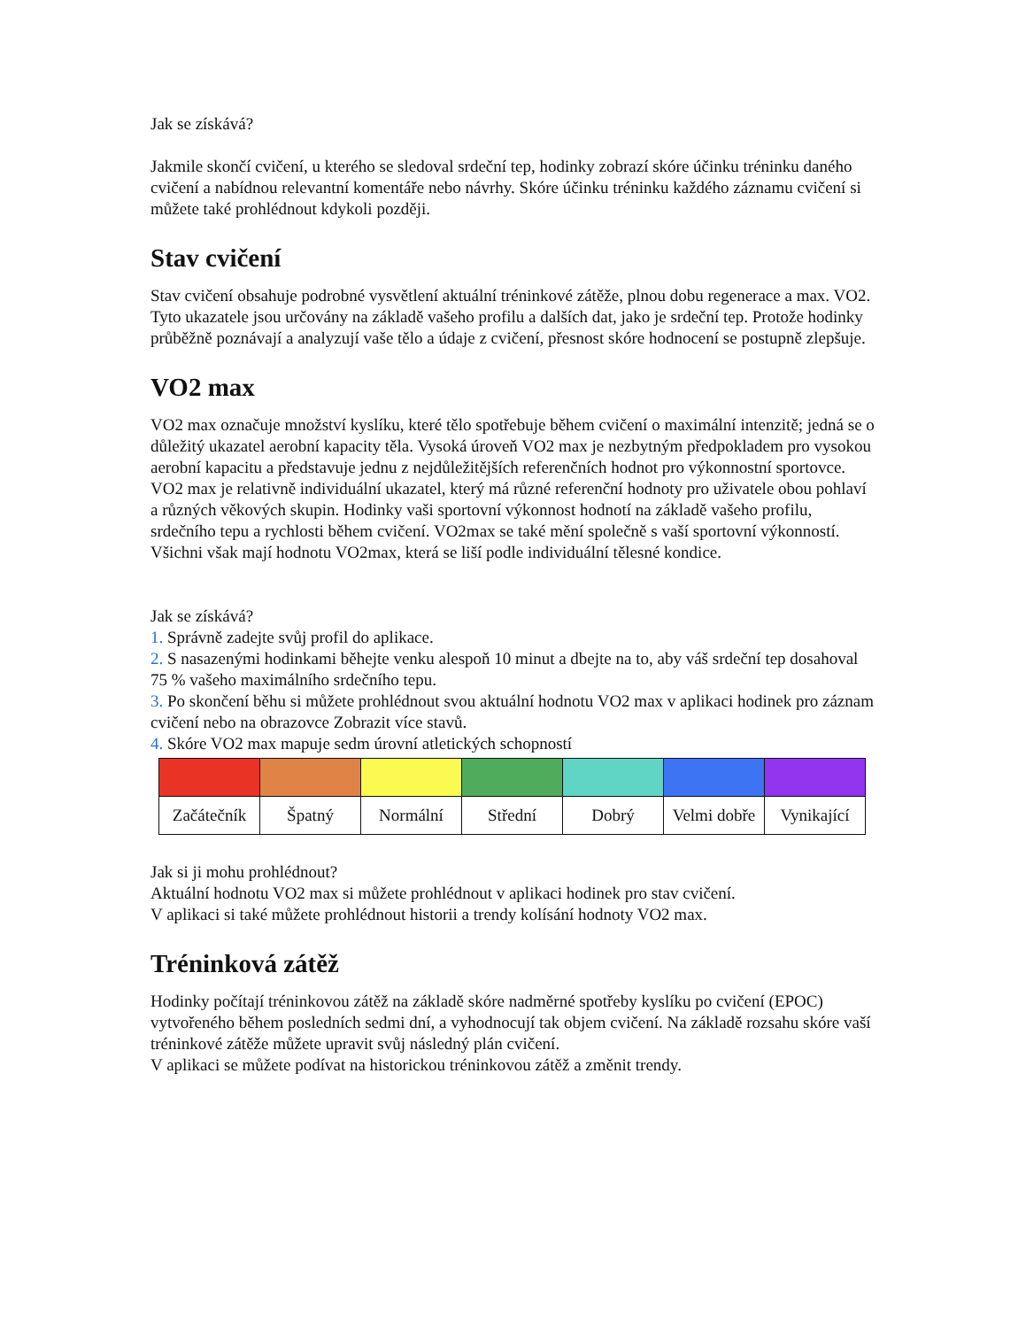Jak se získává?
Jakmile skončí cvičení, u kterého se sledoval srdeční tep, hodinky zobrazí skóre účinku tréninku daného cvičení a nabídnou relevantní komentáře nebo návrhy. Skóre účinku tréninku každého záznamu cvičení si můžete také prohlédnout kdykoli později.
Stav cvičení
Stav cvičení obsahuje podrobné vysvětlení aktuální tréninkové zátěže, plnou dobu regenerace a max. VO2. Tyto ukazatele jsou určovány na základě vašeho profilu a dalších dat, jako je srdeční tep. Protože hodinky průběžně poznávají a analyzují vaše tělo a údaje z cvičení, přesnost skóre hodnocení se postupně zlepšuje.
VO2 max
VO2 max označuje množství kyslíku, které tělo spotřebuje během cvičení o maximální intenzitě; jedná se o důležitý ukazatel aerobní kapacity těla. Vysoká úroveň VO2 max je nezbytným předpokladem pro vysokou aerobní kapacitu a představuje jednu z nejdůležitějších referenčních hodnot pro výkonnostní sportovce.
VO2 max je relativně individuální ukazatel, který má různé referenční hodnoty pro uživatele obou pohlaví a různých věkových skupin. Hodinky vaši sportovní výkonnost hodnotí na základě vašeho profilu, srdečního tepu a rychlosti během cvičení. VO2max se také mění společně s vaší sportovní výkonností. Všichni však mají hodnotu VO2max, která se liší podle individuální tělesné kondice.
Jak se získává?
1. Správně zadejte svůj profil do aplikace.
2. S nasazenými hodinkami běhejte venku alespoň 10 minut a dbejte na to, aby váš srdeční tep dosahoval 75 % vašeho maximálního srdečního tepu.
3. Po skončení běhu si můžete prohlédnout svou aktuální hodnotu VO2 max v aplikaci hodinek pro záznam cvičení nebo na obrazovce Zobrazit více stavů.
4. Skóre VO2 max mapuje sedm úrovní atletických schopností
| Začátečník | Špatný | Normální | Střední | Dobrý | Velmi dobře | Vynikající |
Jak si ji mohu prohlédnout?
Aktuální hodnotu VO2 max si můžete prohlédnout v aplikaci hodinek pro stav cvičení.
V aplikaci si také můžete prohlédnout historii a trendy kolísání hodnoty VO2 max.
Tréninková zátěž
Hodinky počítají tréninkovou zátěž na základě skóre nadměrné spotřeby kyslíku po cvičení (EPOC) vytvořeného během posledních sedmi dní, a vyhodnocují tak objem cvičení. Na základě rozsahu skóre vaší tréninkové zátěže můžete upravit svůj následný plán cvičení.
V aplikaci se můžete podívat na historickou tréninkovou zátěž a změnit trendy.